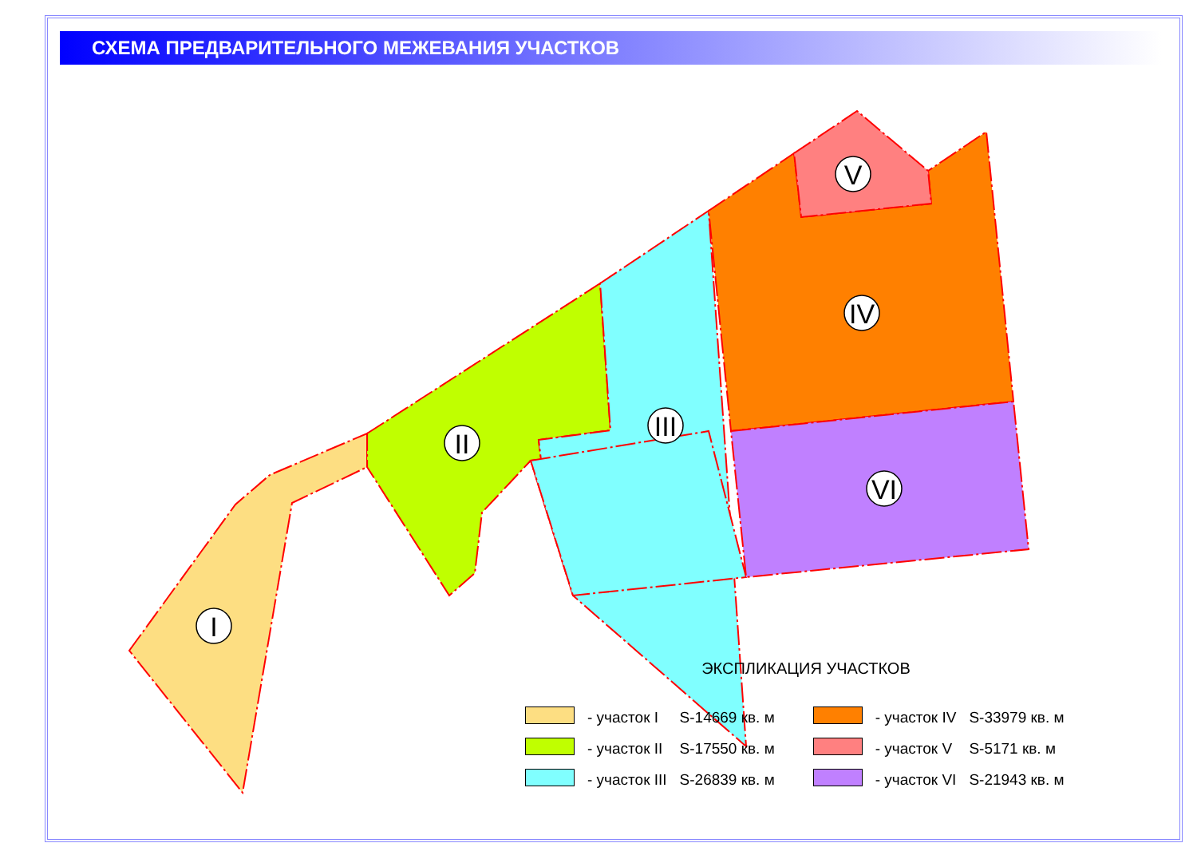СХЕМА ПРЕДВАРИТЕЛЬНОГО МЕЖЕВАНИЯ УЧАСТКОВ
I
II
III
IV
V
VI
ЭКСПЛИКАЦИЯ УЧАСТКОВ
| | - участок I | S-14669 кв. м | | - участок IV | S-33979 кв. м |
| | - участок II | S-17550 кв. м | | - участок V | S-5171 кв. м |
| | - участок III | S-26839 кв. м | | - участок VI | S-21943 кв. м |